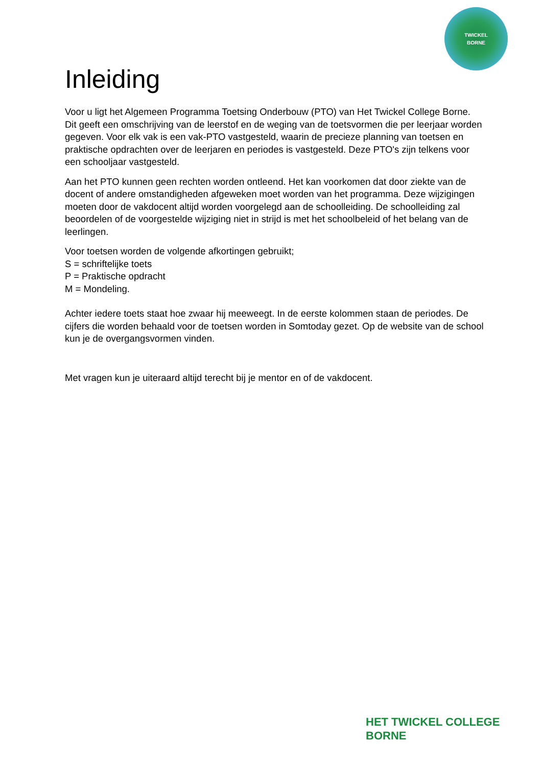TWICKEL
BORNE
Inleiding
Voor u ligt het Algemeen Programma Toetsing Onderbouw (PTO) van Het Twickel College Borne. Dit geeft een omschrijving van de leerstof en de weging van de toetsvormen die per leerjaar worden gegeven. Voor elk vak is een vak-PTO vastgesteld, waarin de precieze planning van toetsen en praktische opdrachten over de leerjaren en periodes is vastgesteld. Deze PTO's zijn telkens voor een schooljaar vastgesteld.
Aan het PTO kunnen geen rechten worden ontleend. Het kan voorkomen dat door ziekte van de docent of andere omstandigheden afgeweken moet worden van het programma. Deze wijzigingen moeten door de vakdocent altijd worden voorgelegd aan de schoolleiding. De schoolleiding zal beoordelen of de voorgestelde wijziging niet in strijd is met het schoolbeleid of het belang van de leerlingen.
Voor toetsen worden de volgende afkortingen gebruikt;
S = schriftelijke toets
P = Praktische opdracht
M = Mondeling.
Achter iedere toets staat hoe zwaar hij meeweegt. In de eerste kolommen staan de periodes. De cijfers die worden behaald voor de toetsen worden in Somtoday gezet. Op de website van de school kun je de overgangsvormen vinden.
Met vragen kun je uiteraard altijd terecht bij je mentor en of de vakdocent.
HET TWICKEL COLLEGE
BORNE